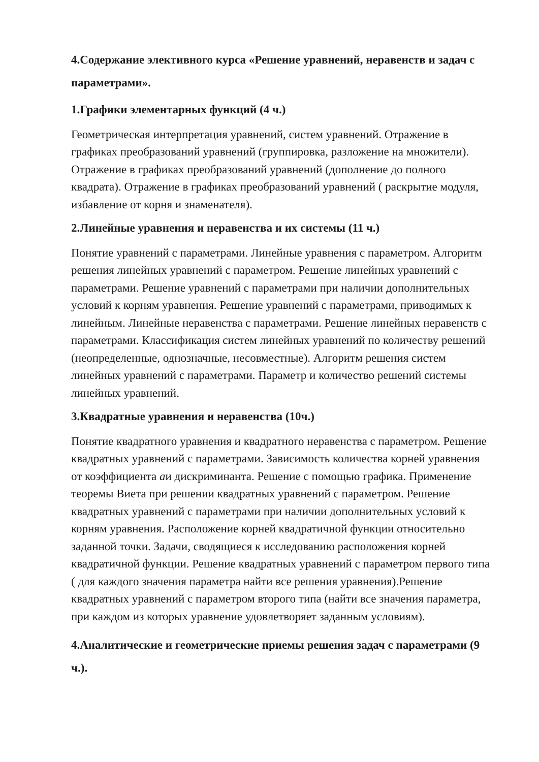4.Содержание элективного курса «Решение уравнений, неравенств и задач с параметрами».
1.Графики элементарных функций (4 ч.)
Геометрическая интерпретация уравнений, систем уравнений. Отражение в графиках преобразований уравнений (группировка, разложение на множители). Отражение в графиках преобразований уравнений (дополнение до полного квадрата). Отражение в графиках преобразований уравнений ( раскрытие модуля, избавление от корня и знаменателя).
2.Линейные уравнения и неравенства и их системы (11 ч.)
Понятие уравнений с параметрами. Линейные уравнения с параметром. Алгоритм решения линейных уравнений с параметром. Решение линейных уравнений с параметрами. Решение уравнений с параметрами при наличии дополнительных условий к корням уравнения. Решение уравнений с параметрами, приводимых к линейным. Линейные неравенства с параметрами. Решение линейных неравенств с параметрами. Классификация систем линейных уравнений по количеству решений (неопределенные, однозначные, несовместные). Алгоритм решения систем линейных уравнений с параметрами. Параметр и количество решений системы линейных уравнений.
3.Квадратные уравнения и неравенства (10ч.)
Понятие квадратного уравнения и квадратного неравенства с параметром. Решение квадратных уравнений с параметрами. Зависимость количества корней уравнения от коэффициента aи дискриминанта. Решение с помощью графика. Применение теоремы Виета при решении квадратных уравнений с параметром. Решение квадратных уравнений с параметрами при наличии дополнительных условий к корням уравнения. Расположение корней квадратичной функции относительно заданной точки. Задачи, сводящиеся к исследованию расположения корней квадратичной функции. Решение квадратных уравнений с параметром первого типа ( для каждого значения параметра найти все решения уравнения).Решение квадратных уравнений с параметром второго типа (найти все значения параметра, при каждом из которых уравнение удовлетворяет заданным условиям).
4.Аналитические и геометрические приемы решения задач с параметрами (9 ч.).